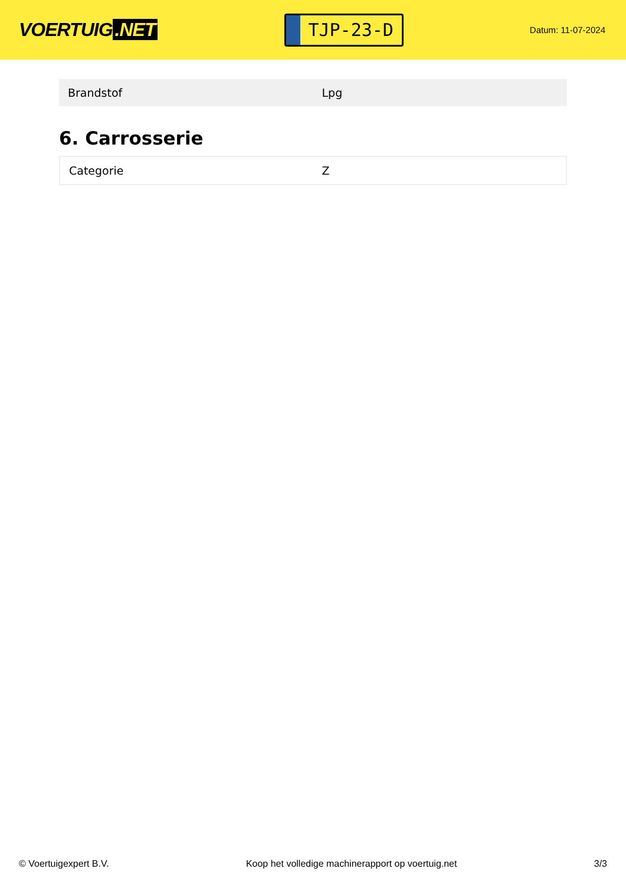VOERTUIG.NET
TJP-23-D
Datum: 11-07-2024
| Brandstof | Lpg |
6. Carrosserie
| Categorie | Z |
© Voertuigexpert B.V. Koop het volledige machinerapport op voertuig.net 3/3